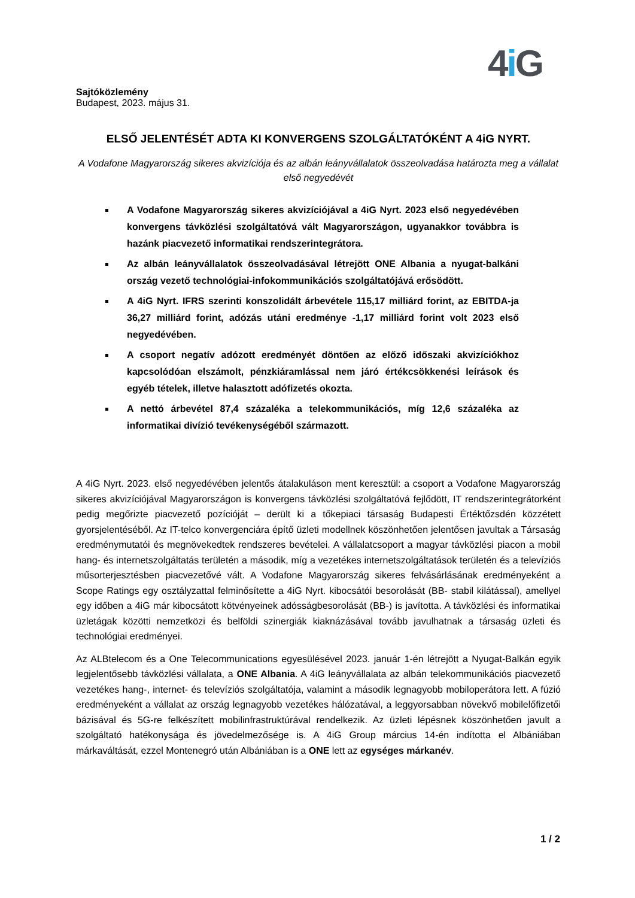4i G
Sajtóközlemény
Budapest, 2023. május 31.
ELSŐ JELENTÉSÉT ADTA KI KONVERGENS SZOLGÁLTATÓKÉNT A 4iG NYRT.
A Vodafone Magyarország sikeres akvizíciója és az albán leányvállalatok összeolvadása határozta meg a vállalat első negyedévét
A Vodafone Magyarország sikeres akvizíciójával a 4iG Nyrt. 2023 első negyedévében konvergens távközlési szolgáltatóvá vált Magyarországon, ugyanakkor továbbra is hazánk piacvezető informatikai rendszerintegrátora.
Az albán leányvállalatok összeolvadásával létrejött ONE Albania a nyugat-balkáni ország vezető technológiai-infokommunikációs szolgáltatójává erősödött.
A 4iG Nyrt. IFRS szerinti konszolidált árbevétele 115,17 milliárd forint, az EBITDA-ja 36,27 milliárd forint, adózás utáni eredménye -1,17 milliárd forint volt 2023 első negyedévében.
A csoport negatív adózott eredményét döntően az előző időszaki akvizíciókhoz kapcsolódóan elszámolt, pénzkiáramlással nem járó értékcsökkenési leírások és egyéb tételek, illetve halasztott adófizetés okozta.
A nettó árbevétel 87,4 százaléka a telekommunikációs, míg 12,6 százaléka az informatikai divízió tevékenységéből származott.
A 4iG Nyrt. 2023. első negyedévében jelentős átalakuláson ment keresztül: a csoport a Vodafone Magyarország sikeres akvizíciójával Magyarországon is konvergens távközlési szolgáltatóvá fejlődött, IT rendszerintegrátorként pedig megőrizte piacvezető pozícióját – derült ki a tőkepiaci társaság Budapesti Értéktőzsdén közzétett gyorsjelentéséből. Az IT-telco konvergenciára építő üzleti modellnek köszönhetően jelentősen javultak a Társaság eredménymutatói és megnövekedtek rendszeres bevételei. A vállalatcsoport a magyar távközlési piacon a mobil hang- és internetszolgáltatás területén a második, míg a vezetékes internetszolgáltatások területén és a televíziós műsorterjesztésben piacvezetővé vált. A Vodafone Magyarország sikeres felvásárlásának eredményeként a Scope Ratings egy osztályzattal felminősítette a 4iG Nyrt. kibocsátói besorolását (BB- stabil kilátással), amellyel egy időben a 4iG már kibocsátott kötvényeinek adósságbesorolását (BB-) is javította. A távközlési és informatikai üzletágak közötti nemzetközi és belföldi szinergiák kiaknázásával tovább javulhatnak a társaság üzleti és technológiai eredményei.
Az ALBtelecom és a One Telecommunications egyesülésével 2023. január 1-én létrejött a Nyugat-Balkán egyik legjelentősebb távközlési vállalata, a ONE Albania. A 4iG leányvállalata az albán telekommunikációs piacvezető vezetékes hang-, internet- és televíziós szolgáltatója, valamint a második legnagyobb mobiloperátora lett. A fúzió eredményeként a vállalat az ország legnagyobb vezetékes hálózatával, a leggyorsabban növekvő mobilelőfizetői bázisával és 5G-re felkészített mobilinfrastruktúrával rendelkezik. Az üzleti lépésnek köszönhetően javult a szolgáltató hatékonysága és jövedelmezősége is. A 4iG Group március 14-én indította el Albániában márkaváltását, ezzel Montenegró után Albániában is a ONE lett az egységes márkanév.
1 / 2